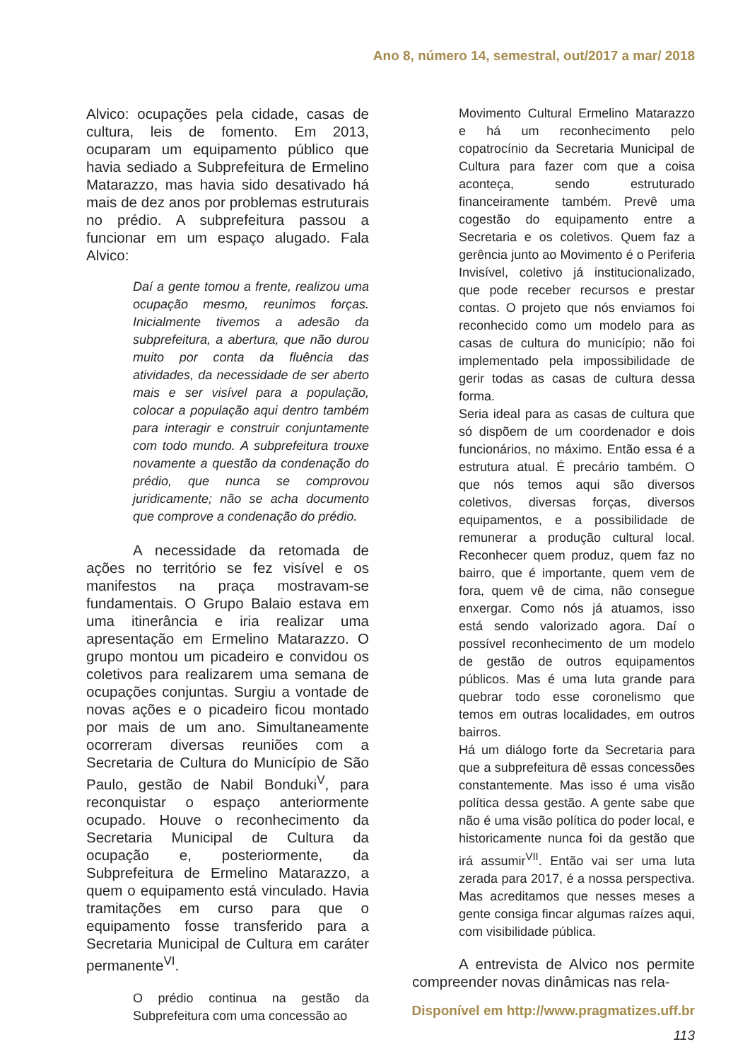Ano 8, número 14, semestral, out/2017 a mar/ 2018
Alvico: ocupações pela cidade, casas de cultura, leis de fomento. Em 2013, ocuparam um equipamento público que havia sediado a Subprefeitura de Ermelino Matarazzo, mas havia sido desativado há mais de dez anos por problemas estruturais no prédio. A subprefeitura passou a funcionar em um espaço alugado. Fala Alvico:
Daí a gente tomou a frente, realizou uma ocupação mesmo, reunimos forças. Inicialmente tivemos a adesão da subprefeitura, a abertura, que não durou muito por conta da fluência das atividades, da necessidade de ser aberto mais e ser visível para a população, colocar a população aqui dentro também para interagir e construir conjuntamente com todo mundo. A subprefeitura trouxe novamente a questão da condenação do prédio, que nunca se comprovou juridicamente; não se acha documento que comprove a condenação do prédio.
A necessidade da retomada de ações no território se fez visível e os manifestos na praça mostravam-se fundamentais. O Grupo Balaio estava em uma itinerância e iria realizar uma apresentação em Ermelino Matarazzo. O grupo montou um picadeiro e convidou os coletivos para realizarem uma semana de ocupações conjuntas. Surgiu a vontade de novas ações e o picadeiro ficou montado por mais de um ano. Simultaneamente ocorreram diversas reuniões com a Secretaria de Cultura do Município de São Paulo, gestão de Nabil Bonduki<sup>V</sup>, para reconquistar o espaço anteriormente ocupado. Houve o reconhecimento da Secretaria Municipal de Cultura da ocupação e, posteriormente, da Subprefeitura de Ermelino Matarazzo, a quem o equipamento está vinculado. Havia tramitações em curso para que o equipamento fosse transferido para a Secretaria Municipal de Cultura em caráter permanente<sup>VI</sup>.
O prédio continua na gestão da Subprefeitura com uma concessão ao
Movimento Cultural Ermelino Matarazzo e há um reconhecimento pelo copatrocínio da Secretaria Municipal de Cultura para fazer com que a coisa aconteça, sendo estruturado financeiramente também. Prevê uma cogestão do equipamento entre a Secretaria e os coletivos. Quem faz a gerência junto ao Movimento é o Periferia Invisível, coletivo já institucionalizado, que pode receber recursos e prestar contas. O projeto que nós enviamos foi reconhecido como um modelo para as casas de cultura do município; não foi implementado pela impossibilidade de gerir todas as casas de cultura dessa forma.
Seria ideal para as casas de cultura que só dispõem de um coordenador e dois funcionários, no máximo. Então essa é a estrutura atual. É precário também. O que nós temos aqui são diversos coletivos, diversas forças, diversos equipamentos, e a possibilidade de remunerar a produção cultural local. Reconhecer quem produz, quem faz no bairro, que é importante, quem vem de fora, quem vê de cima, não consegue enxergar. Como nós já atuamos, isso está sendo valorizado agora. Daí o possível reconhecimento de um modelo de gestão de outros equipamentos públicos. Mas é uma luta grande para quebrar todo esse coronelismo que temos em outras localidades, em outros bairros.
Há um diálogo forte da Secretaria para que a subprefeitura dê essas concessões constantemente. Mas isso é uma visão política dessa gestão. A gente sabe que não é uma visão política do poder local, e historicamente nunca foi da gestão que irá assumir<sup>VII</sup>. Então vai ser uma luta zerada para 2017, é a nossa perspectiva. Mas acreditamos que nesses meses a gente consiga fincar algumas raízes aqui, com visibilidade pública.
A entrevista de Alvico nos permite compreender novas dinâmicas nas rela-
Disponível em http://www.pragmatizes.uff.br
113